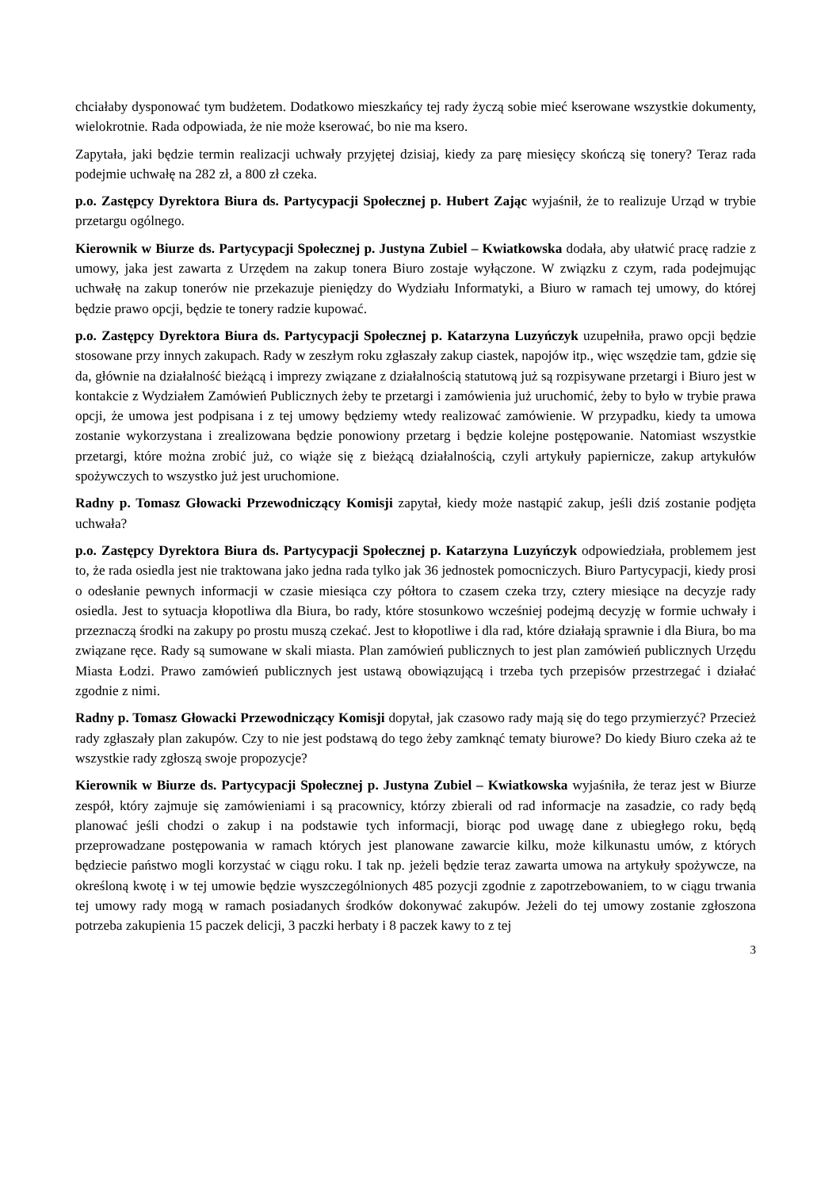chciałaby dysponować tym budżetem. Dodatkowo mieszkańcy tej rady życzą sobie mieć kserowane wszystkie dokumenty, wielokrotnie. Rada odpowiada, że nie może kserować, bo nie ma ksero.
Zapytała, jaki będzie termin realizacji uchwały przyjętej dzisiaj, kiedy za parę miesięcy skończą się tonery? Teraz rada podejmie uchwałę na 282 zł, a 800 zł czeka.
p.o. Zastępcy Dyrektora Biura ds. Partycypacji Społecznej p. Hubert Zając wyjaśnił, że to realizuje Urząd w trybie przetargu ogólnego.
Kierownik w Biurze ds. Partycypacji Społecznej p. Justyna Zubiel – Kwiatkowska dodała, aby ułatwić pracę radzie z umowy, jaka jest zawarta z Urzędem na zakup tonera Biuro zostaje wyłączone. W związku z czym, rada podejmując uchwałę na zakup tonerów nie przekazuje pieniędzy do Wydziału Informatyki, a Biuro w ramach tej umowy, do której będzie prawo opcji, będzie te tonery radzie kupować.
p.o. Zastępcy Dyrektora Biura ds. Partycypacji Społecznej p. Katarzyna Luzyńczyk uzupełniła, prawo opcji będzie stosowane przy innych zakupach. Rady w zeszłym roku zgłaszały zakup ciastek, napojów itp., więc wszędzie tam, gdzie się da, głównie na działalność bieżącą i imprezy związane z działalnością statutową już są rozpisywane przetargi i Biuro jest w kontakcie z Wydziałem Zamówień Publicznych żeby te przetargi i zamówienia już uruchomić, żeby to było w trybie prawa opcji, że umowa jest podpisana i z tej umowy będziemy wtedy realizować zamówienie. W przypadku, kiedy ta umowa zostanie wykorzystana i zrealizowana będzie ponowiony przetarg i będzie kolejne postępowanie. Natomiast wszystkie przetargi, które można zrobić już, co wiąże się z bieżącą działalnością, czyli artykuły papiernicze, zakup artykułów spożywczych to wszystko już jest uruchomione.
Radny p. Tomasz Głowacki Przewodniczący Komisji zapytał, kiedy może nastąpić zakup, jeśli dziś zostanie podjęta uchwała?
p.o. Zastępcy Dyrektora Biura ds. Partycypacji Społecznej p. Katarzyna Luzyńczyk odpowiedziała, problemem jest to, że rada osiedla jest nie traktowana jako jedna rada tylko jak 36 jednostek pomocniczych. Biuro Partycypacji, kiedy prosi o odesłanie pewnych informacji w czasie miesiąca czy półtora to czasem czeka trzy, cztery miesiące na decyzje rady osiedla. Jest to sytuacja kłopotliwa dla Biura, bo rady, które stosunkowo wcześniej podejmą decyzję w formie uchwały i przeznaczą środki na zakupy po prostu muszą czekać. Jest to kłopotliwe i dla rad, które działają sprawnie i dla Biura, bo ma związane ręce. Rady są sumowane w skali miasta. Plan zamówień publicznych to jest plan zamówień publicznych Urzędu Miasta Łodzi. Prawo zamówień publicznych jest ustawą obowiązującą i trzeba tych przepisów przestrzegać i działać zgodnie z nimi.
Radny p. Tomasz Głowacki Przewodniczący Komisji dopytał, jak czasowo rady mają się do tego przymierzyć? Przecież rady zgłaszały plan zakupów. Czy to nie jest podstawą do tego żeby zamknąć tematy biurowe? Do kiedy Biuro czeka aż te wszystkie rady zgłoszą swoje propozycje?
Kierownik w Biurze ds. Partycypacji Społecznej p. Justyna Zubiel – Kwiatkowska wyjaśniła, że teraz jest w Biurze zespół, który zajmuje się zamówieniami i są pracownicy, którzy zbierali od rad informacje na zasadzie, co rady będą planować jeśli chodzi o zakup i na podstawie tych informacji, biorąc pod uwagę dane z ubiegłego roku, będą przeprowadzane postępowania w ramach których jest planowane zawarcie kilku, może kilkunastu umów, z których będziecie państwo mogli korzystać w ciągu roku. I tak np. jeżeli będzie teraz zawarta umowa na artykuły spożywcze, na określoną kwotę i w tej umowie będzie wyszczególnionych 485 pozycji zgodnie z zapotrzebowaniem, to w ciągu trwania tej umowy rady mogą w ramach posiadanych środków dokonywać zakupów. Jeżeli do tej umowy zostanie zgłoszona potrzeba zakupienia 15 paczek delicji, 3 paczki herbaty i 8 paczek kawy to z tej
3